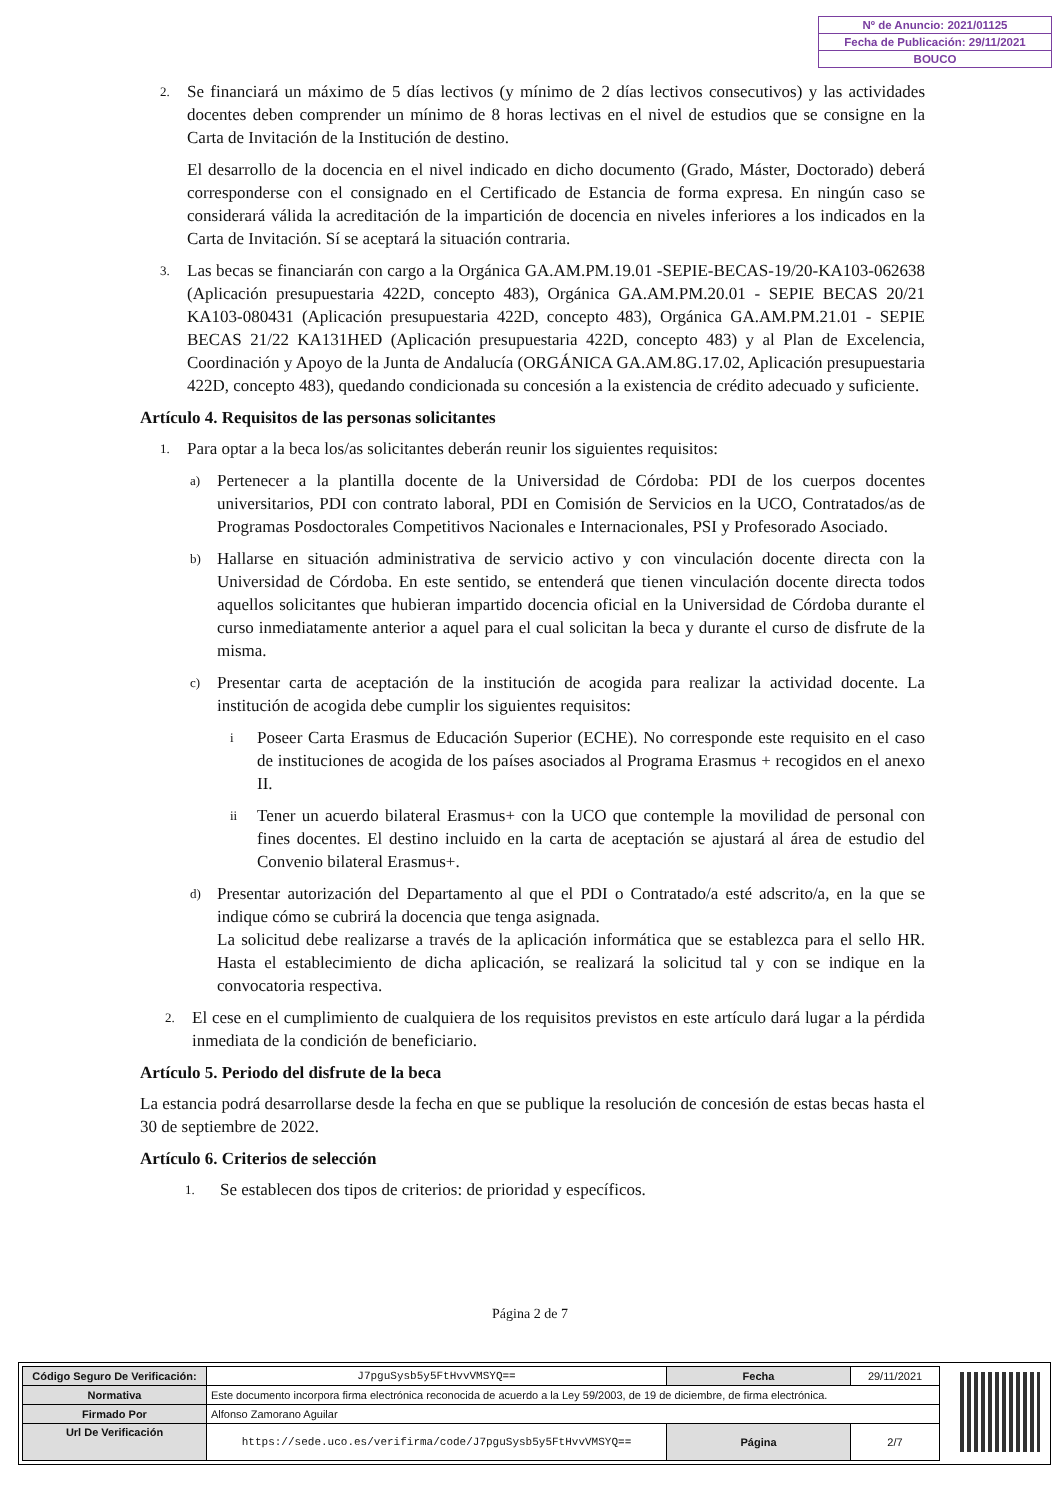Nº de Anuncio: 2021/01125
Fecha de Publicación: 29/11/2021
BOUCO
2.
Se financiará un máximo de 5 días lectivos (y mínimo de 2 días lectivos consecutivos) y las actividades docentes deben comprender un mínimo de 8 horas lectivas en el nivel de estudios que se consigne en la Carta de Invitación de la Institución de destino.
El desarrollo de la docencia en el nivel indicado en dicho documento (Grado, Máster, Doctorado) deberá corresponderse con el consignado en el Certificado de Estancia de forma expresa. En ningún caso se considerará válida la acreditación de la impartición de docencia en niveles inferiores a los indicados en la Carta de Invitación. Sí se aceptará la situación contraria.
3.
Las becas se financiarán con cargo a la Orgánica GA.AM.PM.19.01 -SEPIE-BECAS-19/20-KA103-062638 (Aplicación presupuestaria 422D, concepto 483), Orgánica GA.AM.PM.20.01 - SEPIE BECAS 20/21 KA103-080431 (Aplicación presupuestaria 422D, concepto 483), Orgánica GA.AM.PM.21.01 - SEPIE BECAS 21/22 KA131HED (Aplicación presupuestaria 422D, concepto 483) y al Plan de Excelencia, Coordinación y Apoyo de la Junta de Andalucía (ORGÁNICA GA.AM.8G.17.02, Aplicación presupuestaria 422D, concepto 483), quedando condicionada su concesión a la existencia de crédito adecuado y suficiente.
Artículo 4. Requisitos de las personas solicitantes
1.
Para optar a la beca los/as solicitantes deberán reunir los siguientes requisitos:
a)
Pertenecer a la plantilla docente de la Universidad de Córdoba: PDI de los cuerpos docentes universitarios, PDI con contrato laboral, PDI en Comisión de Servicios en la UCO, Contratados/as de Programas Posdoctorales Competitivos Nacionales e Internacionales, PSI y Profesorado Asociado.
b)
Hallarse en situación administrativa de servicio activo y con vinculación docente directa con la Universidad de Córdoba. En este sentido, se entenderá que tienen vinculación docente directa todos aquellos solicitantes que hubieran impartido docencia oficial en la Universidad de Córdoba durante el curso inmediatamente anterior a aquel para el cual solicitan la beca y durante el curso de disfrute de la misma.
c)
Presentar carta de aceptación de la institución de acogida para realizar la actividad docente. La institución de acogida debe cumplir los siguientes requisitos:
i
Poseer Carta Erasmus de Educación Superior (ECHE). No corresponde este requisito en el caso de instituciones de acogida de los países asociados al Programa Erasmus + recogidos en el anexo II.
ii
Tener un acuerdo bilateral Erasmus+ con la UCO que contemple la movilidad de personal con fines docentes. El destino incluido en la carta de aceptación se ajustará al área de estudio del Convenio bilateral Erasmus+.
d)
Presentar autorización del Departamento al que el PDI o Contratado/a esté adscrito/a, en la que se indique cómo se cubrirá la docencia que tenga asignada.
La solicitud debe realizarse a través de la aplicación informática que se establezca para el sello HR. Hasta el establecimiento de dicha aplicación, se realizará la solicitud tal y con se indique en la convocatoria respectiva.
2.
El cese en el cumplimiento de cualquiera de los requisitos previstos en este artículo dará lugar a la pérdida inmediata de la condición de beneficiario.
Artículo 5. Periodo del disfrute de la beca
La estancia podrá desarrollarse desde la fecha en que se publique la resolución de concesión de estas becas hasta el 30 de septiembre de 2022.
Artículo 6. Criterios de selección
1.
Se establecen dos tipos de criterios: de prioridad y específicos.
Página 2 de 7
| Código Seguro De Verificación: | J7pguSysb5y5FtHvvVMSYQ== | Fecha | 29/11/2021 |
| Normativa | Este documento incorpora firma electrónica reconocida de acuerdo a la Ley 59/2003, de 19 de diciembre, de firma electrónica. | | |
| Firmado Por | Alfonso Zamorano Aguilar | | |
| Url De Verificación | https://sede.uco.es/verifirma/code/J7pguSysb5y5FtHvvVMSYQ== | Página | 2/7 |